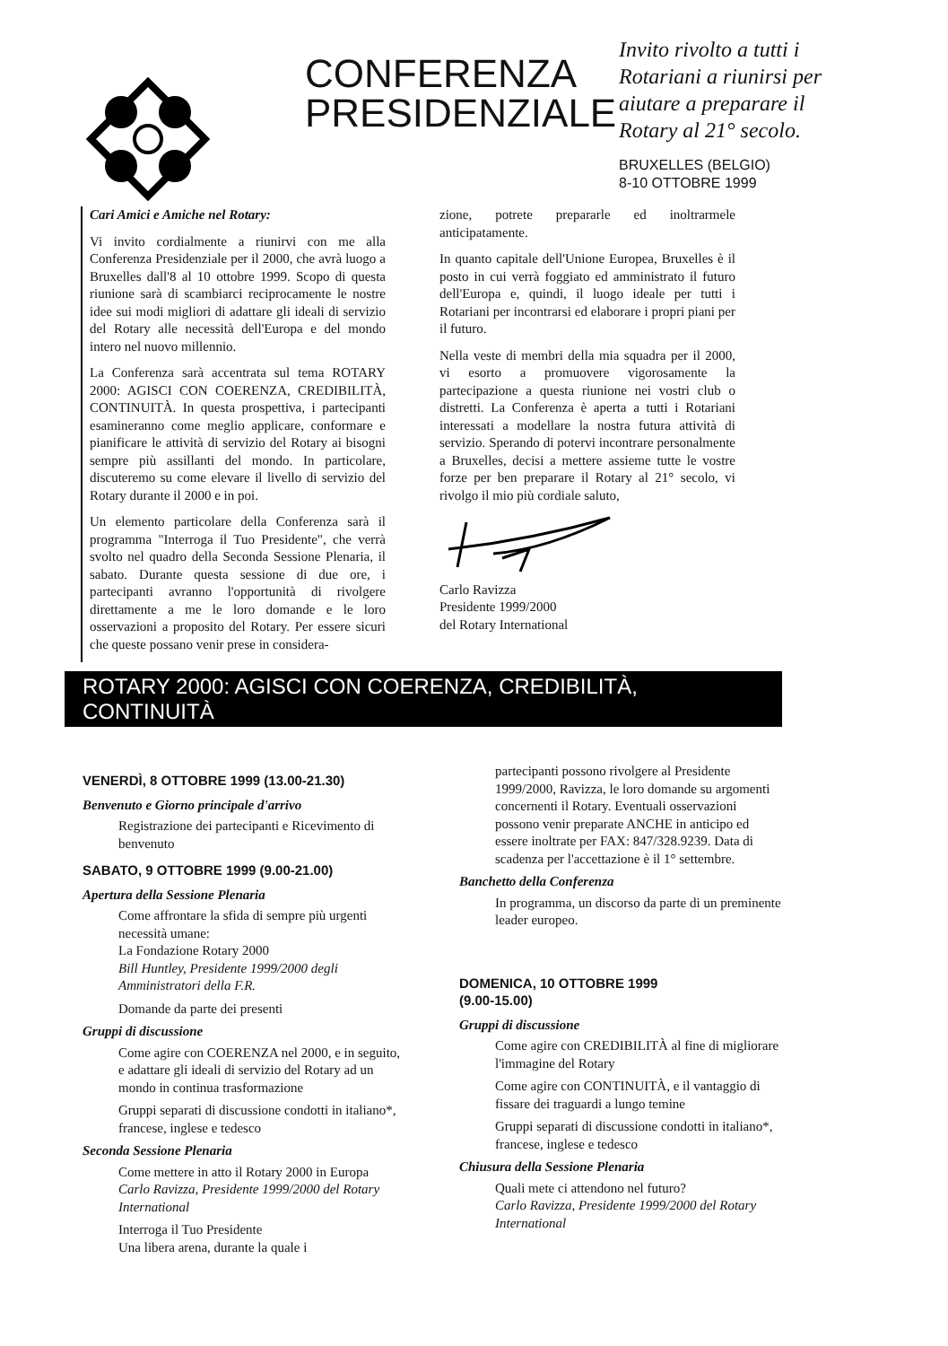CONFERENZA PRESIDENZIALE
Invito rivolto a tutti i Rotariani a riunirsi per aiutare a preparare il Rotary al 21° secolo.
BRUXELLES (BELGIO)
8-10 OTTOBRE 1999
Cari Amici e Amiche nel Rotary:
Vi invito cordialmente a riunirvi con me alla Conferenza Presidenziale per il 2000, che avrà luogo a Bruxelles dall'8 al 10 ottobre 1999. Scopo di questa riunione sarà di scambiarci reciprocamente le nostre idee sui modi migliori di adattare gli ideali di servizio del Rotary alle necessità dell'Europa e del mondo intero nel nuovo millennio.
La Conferenza sarà accentrata sul tema ROTARY 2000: AGISCI CON COERENZA, CREDIBILITÀ, CONTINUITÀ. In questa prospettiva, i partecipanti esamineranno come meglio applicare, conformare e pianificare le attività di servizio del Rotary ai bisogni sempre più assillanti del mondo. In particolare, discuteremo su come elevare il livello di servizio del Rotary durante il 2000 e in poi.
Un elemento particolare della Conferenza sarà il programma "Interroga il Tuo Presidente", che verrà svolto nel quadro della Seconda Sessione Plenaria, il sabato. Durante questa sessione di due ore, i partecipanti avranno l'opportunità di rivolgere direttamente a me le loro domande e le loro osservazioni a proposito del Rotary. Per essere sicuri che queste possano venir prese in considera-
zione, potrete prepararle ed inoltrarmele anticipatamente.
In quanto capitale dell'Unione Europea, Bruxelles è il posto in cui verrà foggiato ed amministrato il futuro dell'Europa e, quindi, il luogo ideale per tutti i Rotariani per incontrarsi ed elaborare i propri piani per il futuro.
Nella veste di membri della mia squadra per il 2000, vi esorto a promuovere vigorosamente la partecipazione a questa riunione nei vostri club o distretti. La Conferenza è aperta a tutti i Rotariani interessati a modellare la nostra futura attività di servizio. Sperando di potervi incontrare personalmente a Bruxelles, decisi a mettere assieme tutte le vostre forze per ben preparare il Rotary al 21° secolo, vi rivolgo il mio più cordiale saluto,
Carlo Ravizza
Presidente 1999/2000
del Rotary International
ROTARY 2000: AGISCI CON COERENZA, CREDIBILITÀ, CONTINUITÀ
VENERDÌ, 8 OTTOBRE 1999 (13.00-21.30)
Benvenuto e Giorno principale d'arrivo
Registrazione dei partecipanti e Ricevimento di benvenuto
SABATO, 9 OTTOBRE 1999 (9.00-21.00)
Apertura della Sessione Plenaria
Come affrontare la sfida di sempre più urgenti necessità umane:
La Fondazione Rotary 2000
Bill Huntley, Presidente 1999/2000 degli Amministratori della F.R.
Domande da parte dei presenti
Gruppi di discussione
Come agire con COERENZA nel 2000, e in seguito, e adattare gli ideali di servizio del Rotary ad un mondo in continua trasformazione
Gruppi separati di discussione condotti in italiano*, francese, inglese e tedesco
Seconda Sessione Plenaria
Come mettere in atto il Rotary 2000 in Europa
Carlo Ravizza, Presidente 1999/2000 del Rotary International
Interroga il Tuo Presidente
Una libera arena, durante la quale i
partecipanti possono rivolgere al Presidente 1999/2000, Ravizza, le loro domande su argomenti concernenti il Rotary. Eventuali osservazioni possono venir preparate ANCHE in anticipo ed essere inoltrate per FAX: 847/328.9239. Data di scadenza per l'accettazione è il 1° settembre.
Banchetto della Conferenza
In programma, un discorso da parte di un preminente leader europeo.
DOMENICA, 10 OTTOBRE 1999
(9.00-15.00)
Gruppi di discussione
Come agire con CREDIBILITÀ al fine di migliorare l'immagine del Rotary
Come agire con CONTINUITÀ, e il vantaggio di fissare dei traguardi a lungo temine
Gruppi separati di discussione condotti in italiano*, francese, inglese e tedesco
Chiusura della Sessione Plenaria
Quali mete ci attendono nel futuro?
Carlo Ravizza, Presidente 1999/2000 del Rotary International